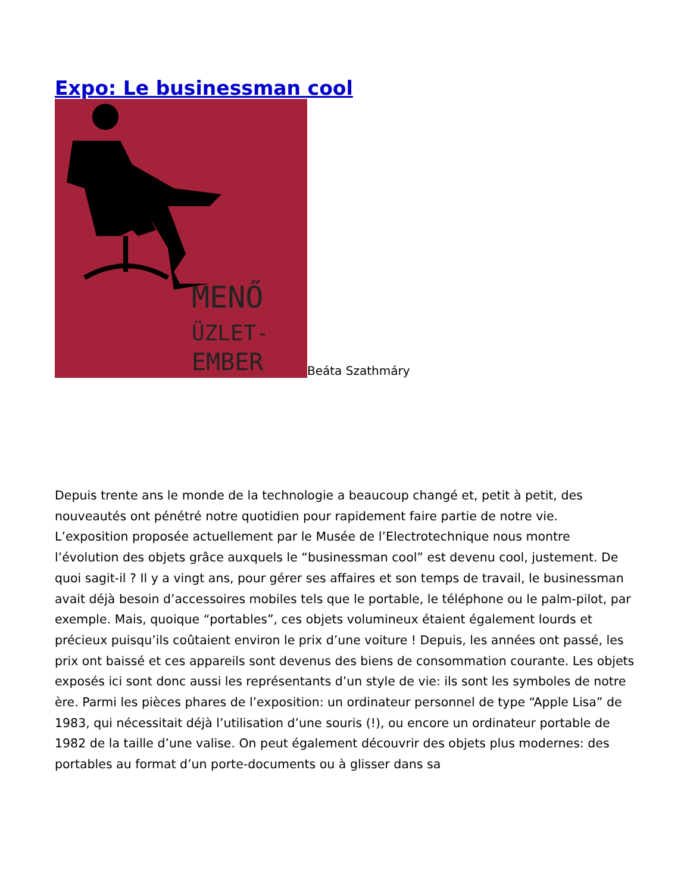Expo: Le businessman cool
MENŐ
ÜZLET-
EMBER
Beáta Szathmáry
Depuis trente ans le monde de la technologie a beaucoup changé et, petit à petit, des nouveautés ont pénétré notre quotidien pour rapidement faire partie de notre vie. L’exposition proposée actuellement par le Musée de l’Electrotechnique nous montre l’évolution des objets grâce auxquels le “businessman cool” est devenu cool, justement. De quoi sagit-il ? Il y a vingt ans, pour gérer ses affaires et son temps de travail, le businessman avait déjà besoin d’accessoires mobiles tels que le portable, le téléphone ou le palm-pilot, par exemple. Mais, quoique “portables”, ces objets volumineux étaient également lourds et précieux puisqu’ils coûtaient environ le prix d’une voiture ! Depuis, les années ont passé, les prix ont baissé et ces appareils sont devenus des biens de consommation courante. Les objets exposés ici sont donc aussi les représentants d’un style de vie: ils sont les symboles de notre ère. Parmi les pièces phares de l’exposition: un ordinateur personnel de type “Apple Lisa” de 1983, qui nécessitait déjà l’utilisation d’une souris (!), ou encore un ordinateur portable de 1982 de la taille d’une valise. On peut également découvrir des objets plus modernes: des portables au format d’un porte-documents ou à glisser dans sa